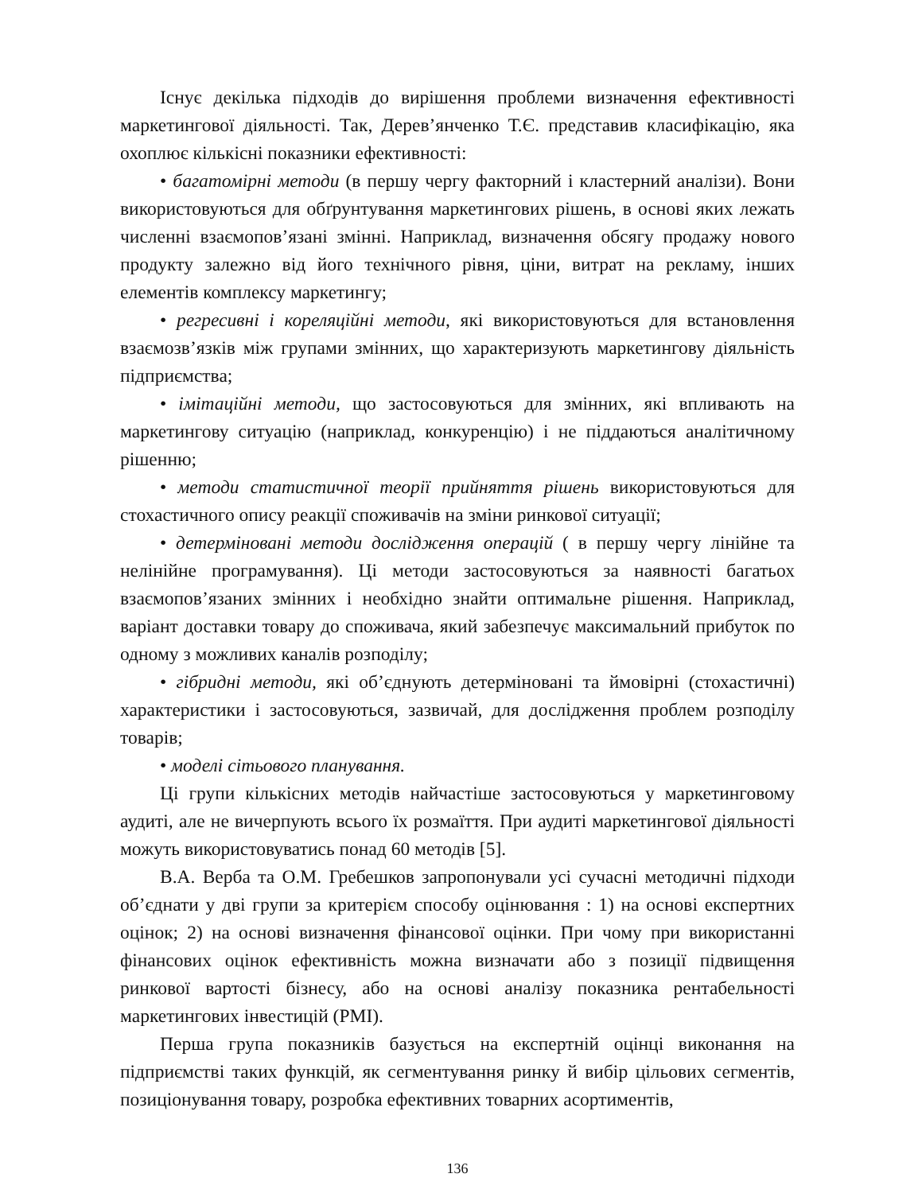Існує декілька підходів до вирішення проблеми визначення ефективності маркетингової діяльності. Так, Дерев’янченко Т.Є. представив класифікацію, яка охоплює кількісні показники ефективності:
• багатомірні методи (в першу чергу факторний і кластерний аналізи). Вони використовуються для обґрунтування маркетингових рішень, в основі яких лежать численні взаємопов’язані змінні. Наприклад, визначення обсягу продажу нового продукту залежно від його технічного рівня, ціни, витрат на рекламу, інших елементів комплексу маркетингу;
• регресивні і кореляційні методи, які використовуються для встановлення взаємозв’язків між групами змінних, що характеризують маркетингову діяльність підприємства;
• імітаційні методи, що застосовуються для змінних, які впливають на маркетингову ситуацію (наприклад, конкуренцію) і не піддаються аналітичному рішенню;
• методи статистичної теорії прийняття рішень використовуються для стохастичного опису реакції споживачів на зміни ринкової ситуації;
• детерміновані методи дослідження операцій ( в першу чергу лінійне та нелінійне програмування). Ці методи застосовуються за наявності багатьох взаємопов’язаних змінних і необхідно знайти оптимальне рішення. Наприклад, варіант доставки товару до споживача, який забезпечує максимальний прибуток по одному з можливих каналів розподілу;
• гібридні методи, які об’єднують детерміновані та ймовірні (стохастичні) характеристики і застосовуються, зазвичай, для дослідження проблем розподілу товарів;
• моделі сітьового планування.
Ці групи кількісних методів найчастіше застосовуються у маркетинговому аудиті, але не вичерпують всього їх розмаїття. При аудиті маркетингової діяльності можуть використовуватись понад 60 методів [5].
В.А. Верба та О.М. Гребешков запропонували усі сучасні методичні підходи об’єднати у дві групи за критерієм способу оцінювання : 1) на основі експертних оцінок; 2) на основі визначення фінансової оцінки. При чому при використанні фінансових оцінок ефективність можна визначати або з позиції підвищення ринкової вартості бізнесу, або на основі аналізу показника рентабельності маркетингових інвестицій (PMI).
Перша група показників базується на експертній оцінці виконання на підприємстві таких функцій, як сегментування ринку й вибір цільових сегментів, позиціонування товару, розробка ефективних товарних асортиментів,
136